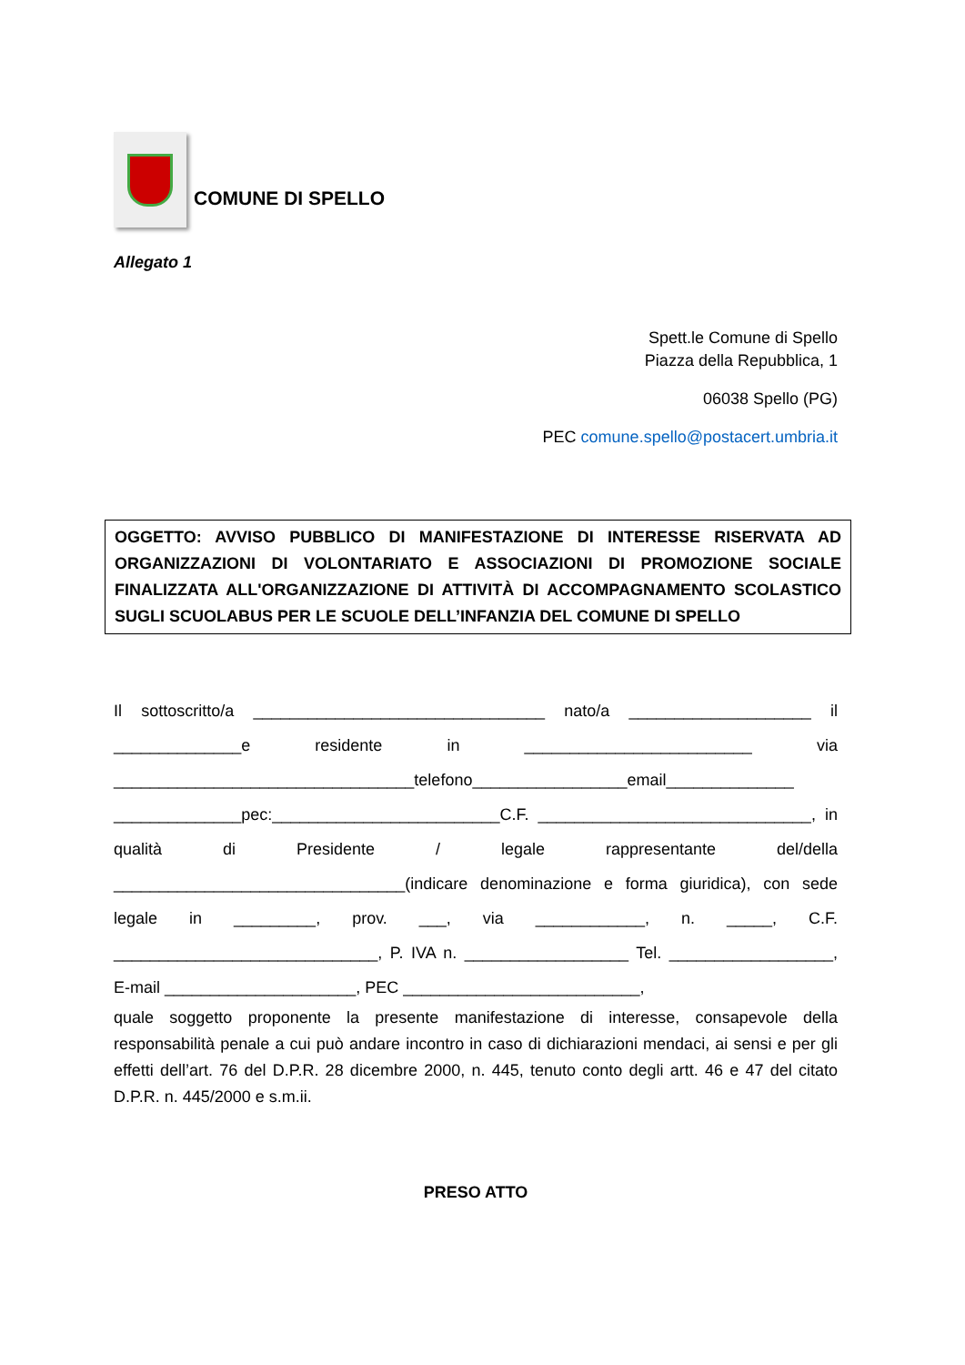COMUNE DI SPELLO
Allegato 1
Spett.le Comune di Spello
Piazza della Repubblica, 1
06038 Spello (PG)
PEC comune.spello@postacert.umbria.it
OGGETTO: AVVISO PUBBLICO DI MANIFESTAZIONE DI INTERESSE RISERVATA AD ORGANIZZAZIONI DI VOLONTARIATO E ASSOCIAZIONI DI PROMOZIONE SOCIALE FINALIZZATA ALL'ORGANIZZAZIONE DI ATTIVITÀ DI ACCOMPAGNAMENTO SCOLASTICO SUGLI SCUOLABUS PER LE SCUOLE DELL’INFANZIA DEL COMUNE DI SPELLO
Il sottoscritto/a ________________________________ nato/a ____________________ il ______________e residente in _________________________ via _________________________________telefono_________________email______________ ______________pec:_________________________C.F. ______________________________, in qualità di Presidente / legale rappresentante del/della ________________________________(indicare denominazione e forma giuridica), con sede legale in _________, prov. ___, via ____________, n. _____, C.F. _____________________________, P. IVA n. __________________ Tel. __________________, E-mail _____________________, PEC __________________________,
quale soggetto proponente la presente manifestazione di interesse, consapevole della responsabilità penale a cui può andare incontro in caso di dichiarazioni mendaci, ai sensi e per gli effetti dell’art. 76 del D.P.R. 28 dicembre 2000, n. 445, tenuto conto degli artt. 46 e 47 del citato D.P.R. n. 445/2000 e s.m.ii.
PRESO ATTO